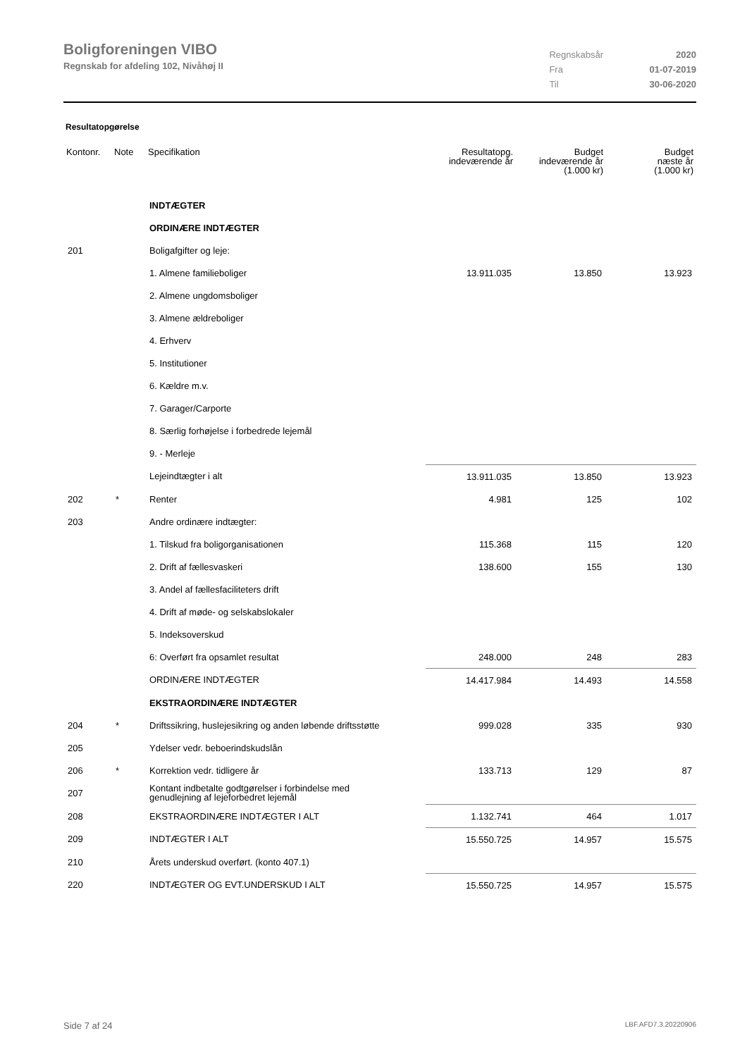Boligforeningen VIBO
Regnskab for afdeling 102, Nivåhøj II
| Regnskabsår | 2020 |
| Fra | 01-07-2019 |
| Til | 30-06-2020 |
Resultatopgørelse
| Kontonr. | Note | Specifikation | Resultatopg. indeværende år | Budget indeværende år (1.000 kr) | Budget næste år (1.000 kr) |
| --- | --- | --- | --- | --- | --- |
| | | INDTÆGTER | | | |
| | | ORDINÆRE INDTÆGTER | | | |
| 201 | | Boligafgifter og leje: | | | |
| | | 1. Almene familieboliger | 13.911.035 | 13.850 | 13.923 |
| | | 2. Almene ungdomsboliger | | | |
| | | 3. Almene ældreboliger | | | |
| | | 4. Erhverv | | | |
| | | 5. Institutioner | | | |
| | | 6. Kældre m.v. | | | |
| | | 7. Garager/Carporte | | | |
| | | 8. Særlig forhøjelse i forbedrede lejemål | | | |
| | | 9. - Merleje | | | |
| | | Lejeindtægter i alt | 13.911.035 | 13.850 | 13.923 |
| 202 | * | Renter | 4.981 | 125 | 102 |
| 203 | | Andre ordinære indtægter: | | | |
| | | 1. Tilskud fra boligorganisationen | 115.368 | 115 | 120 |
| | | 2. Drift af fællesvaskeri | 138.600 | 155 | 130 |
| | | 3. Andel af fællesfaciliteters drift | | | |
| | | 4. Drift af møde- og selskabslokaler | | | |
| | | 5. Indeksoverskud | | | |
| | | 6: Overført fra opsamlet resultat | 248.000 | 248 | 283 |
| | | ORDINÆRE INDTÆGTER | 14.417.984 | 14.493 | 14.558 |
| | | EKSTRAORDINÆRE INDTÆGTER | | | |
| 204 | * | Driftssikring, huslejesikring og anden løbende driftsstøtte | 999.028 | 335 | 930 |
| 205 | | Ydelser vedr. beboerindskudslån | | | |
| 206 | * | Korrektion vedr. tidligere år | 133.713 | 129 | 87 |
| 207 | | Kontant indbetalte godtgørelser i forbindelse med genudlejning af lejeforbedret lejemål | | | |
| 208 | | EKSTRAORDINÆRE INDTÆGTER I ALT | 1.132.741 | 464 | 1.017 |
| 209 | | INDTÆGTER I ALT | 15.550.725 | 14.957 | 15.575 |
| 210 | | Årets underskud overført. (konto 407.1) | | | |
| 220 | | INDTÆGTER OG EVT.UNDERSKUD I ALT | 15.550.725 | 14.957 | 15.575 |
Side 7 af 24 LBF.AFD7.3.20220906